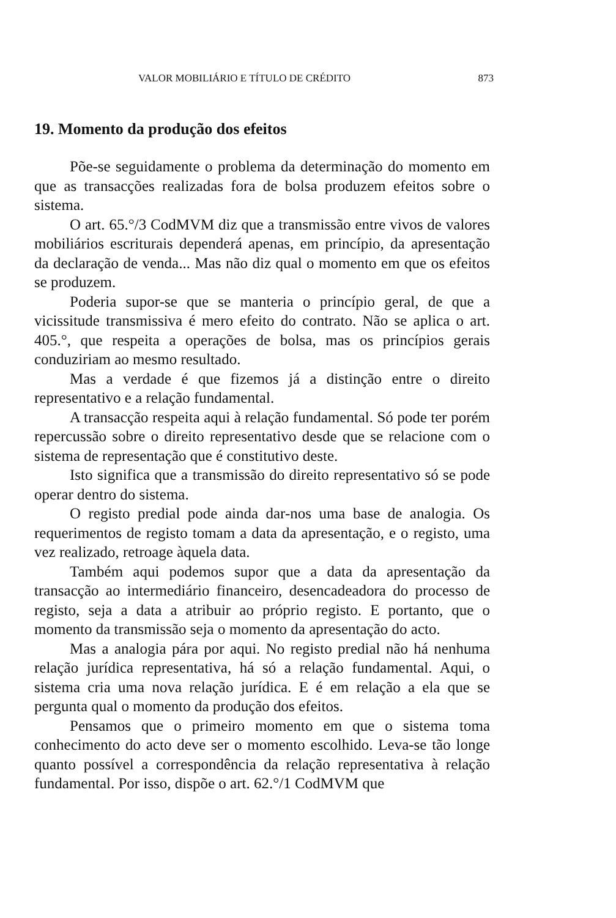VALOR MOBILIÁRIO E TÍTULO DE CRÉDITO 873
19. Momento da produção dos efeitos
Põe-se seguidamente o problema da determinação do momento em que as transacções realizadas fora de bolsa produzem efeitos sobre o sistema.
O art. 65.°/3 CodMVM diz que a transmissão entre vivos de valores mobiliários escriturais dependerá apenas, em princípio, da apresentação da declaração de venda... Mas não diz qual o momento em que os efeitos se produzem.
Poderia supor-se que se manteria o princípio geral, de que a vicissitude transmissiva é mero efeito do contrato. Não se aplica o art. 405.°, que respeita a operações de bolsa, mas os princípios gerais conduziriam ao mesmo resultado.
Mas a verdade é que fizemos já a distinção entre o direito representativo e a relação fundamental.
A transacção respeita aqui à relação fundamental. Só pode ter porém repercussão sobre o direito representativo desde que se relacione com o sistema de representação que é constitutivo deste.
Isto significa que a transmissão do direito representativo só se pode operar dentro do sistema.
O registo predial pode ainda dar-nos uma base de analogia. Os requerimentos de registo tomam a data da apresentação, e o registo, uma vez realizado, retroage àquela data.
Também aqui podemos supor que a data da apresentação da transacção ao intermediário financeiro, desencadeadora do processo de registo, seja a data a atribuir ao próprio registo. E portanto, que o momento da transmissão seja o momento da apresentação do acto.
Mas a analogia pára por aqui. No registo predial não há nenhuma relação jurídica representativa, há só a relação fundamental. Aqui, o sistema cria uma nova relação jurídica. E é em relação a ela que se pergunta qual o momento da produção dos efeitos.
Pensamos que o primeiro momento em que o sistema toma conhecimento do acto deve ser o momento escolhido. Leva-se tão longe quanto possível a correspondência da relação representativa à relação fundamental. Por isso, dispõe o art. 62.°/1 CodMVM que